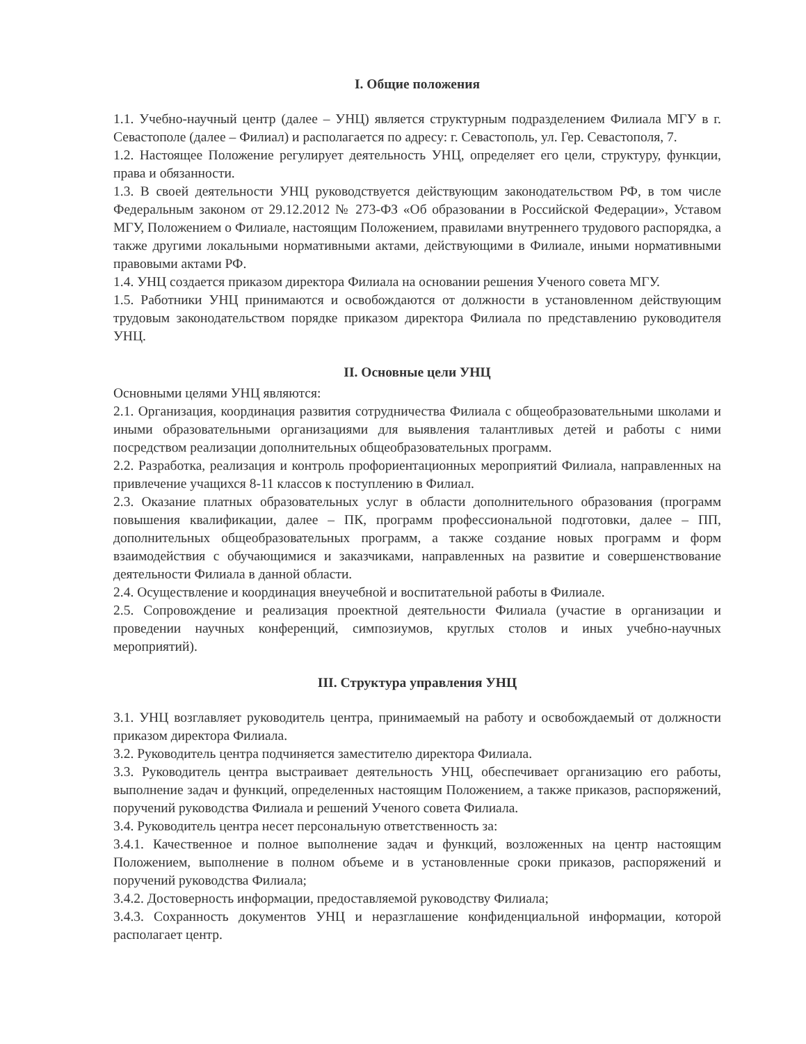I. Общие положения
1.1. Учебно-научный центр (далее – УНЦ) является структурным подразделением Филиала МГУ в г. Севастополе (далее – Филиал) и располагается по адресу: г. Севастополь, ул. Гер. Севастополя, 7.
1.2. Настоящее Положение регулирует деятельность УНЦ, определяет его цели, структуру, функции, права и обязанности.
1.3. В своей деятельности УНЦ руководствуется действующим законодательством РФ, в том числе Федеральным законом от 29.12.2012 № 273-ФЗ «Об образовании в Российской Федерации», Уставом МГУ, Положением о Филиале, настоящим Положением, правилами внутреннего трудового распорядка, а также другими локальными нормативными актами, действующими в Филиале, иными нормативными правовыми актами РФ.
1.4. УНЦ создается приказом директора Филиала на основании решения Ученого совета МГУ.
1.5. Работники УНЦ принимаются и освобождаются от должности в установленном действующим трудовым законодательством порядке приказом директора Филиала по представлению руководителя УНЦ.
II. Основные цели УНЦ
Основными целями УНЦ являются:
2.1. Организация, координация развития сотрудничества Филиала с общеобразовательными школами и иными образовательными организациями для выявления талантливых детей и работы с ними посредством реализации дополнительных общеобразовательных программ.
2.2. Разработка, реализация и контроль профориентационных мероприятий Филиала, направленных на привлечение учащихся 8-11 классов к поступлению в Филиал.
2.3. Оказание платных образовательных услуг в области дополнительного образования (программ повышения квалификации, далее – ПК, программ профессиональной подготовки, далее – ПП, дополнительных общеобразовательных программ, а также создание новых программ и форм взаимодействия с обучающимися и заказчиками, направленных на развитие и совершенствование деятельности Филиала в данной области.
2.4. Осуществление и координация внеучебной и воспитательной работы в Филиале.
2.5. Сопровождение и реализация проектной деятельности Филиала (участие в организации и проведении научных конференций, симпозиумов, круглых столов и иных учебно-научных мероприятий).
III. Структура управления УНЦ
3.1. УНЦ возглавляет руководитель центра, принимаемый на работу и освобождаемый от должности приказом директора Филиала.
3.2. Руководитель центра подчиняется заместителю директора Филиала.
3.3. Руководитель центра выстраивает деятельность УНЦ, обеспечивает организацию его работы, выполнение задач и функций, определенных настоящим Положением, а также приказов, распоряжений, поручений руководства Филиала и решений Ученого совета Филиала.
3.4. Руководитель центра несет персональную ответственность за:
3.4.1. Качественное и полное выполнение задач и функций, возложенных на центр настоящим Положением, выполнение в полном объеме и в установленные сроки приказов, распоряжений и поручений руководства Филиала;
3.4.2. Достоверность информации, предоставляемой руководству Филиала;
3.4.3. Сохранность документов УНЦ и неразглашение конфиденциальной информации, которой располагает центр.